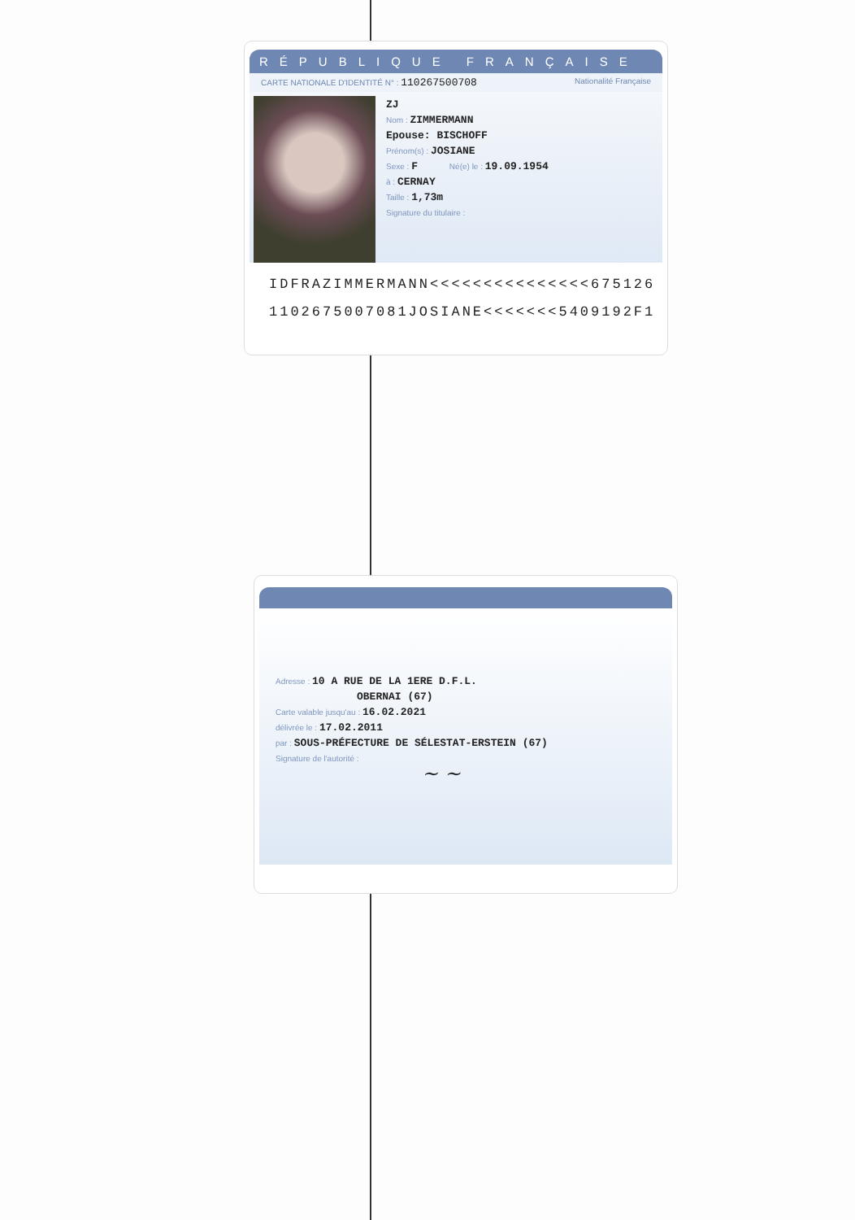RÉPUBLIQUE FRANÇAISE
CARTE NATIONALE D'IDENTITÉ N° : 110267500708 Nationalité Française
ZJ
Nom : ZIMMERMANN
Epouse: BISCHOFF
Prénom(s) : JOSIANE
Sexe : F Né(e) le : 19.09.1954
à : CERNAY
Taille : 1,73m
Signature du titulaire :
IDFRAZIMMERMANN<<<<<<<<<<<<<<<675126
1102675007081JOSIANE<<<<<<<5409192F1
Adresse : 10 A RUE DE LA 1ERE D.F.L.
OBERNAI (67)
Carte valable jusqu'au : 16.02.2021
délivrée le : 17.02.2011
par : SOUS-PRÉFECTURE DE SÉLESTAT-ERSTEIN (67)
Signature de l'autorité :
~ ~